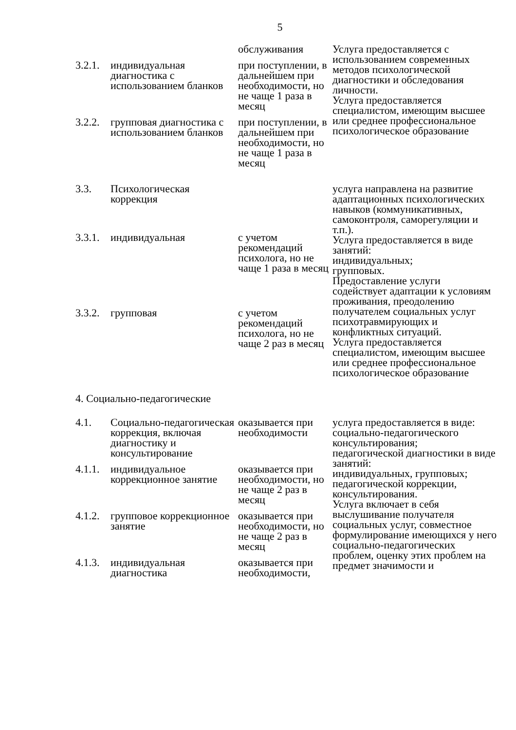5
| | | обслуживания | Услуга предоставляется с использованием современных методов психологической диагностики и обследования личности. Услуга предоставляется специалистом, имеющим высшее или среднее профессиональное психологическое образование |
| 3.2.1. | индивидуальная диагностика с использованием бланков | при поступлении, в дальнейшем при необходимости, но не чаще 1 раза в месяц | |
| 3.2.2. | групповая диагностика с использованием бланков | при поступлении, в дальнейшем при необходимости, но не чаще 1 раза в месяц | |
| 3.3. | Психологическая коррекция | | услуга направлена на развитие адаптационных психологических навыков (коммуникативных, самоконтроля, саморегуляции и т.п.). Услуга предоставляется в виде занятий: индивидуальных; групповых. Предоставление услуги содействует адаптации к условиям проживания, преодолению получателем социальных услуг психотравмирующих и конфликтных ситуаций. Услуга предоставляется специалистом, имеющим высшее или среднее профессиональное психологическое образование |
| 3.3.1. | индивидуальная | с учетом рекомендаций психолога, но не чаще 1 раза в месяц | |
| 3.3.2. | групповая | с учетом рекомендаций психолога, но не чаще 2 раз в месяц | |
| 4. Социально-педагогические | | | |
| 4.1. | Социально-педагогическая коррекция, включая диагностику и консультирование | оказывается при необходимости | услуга предоставляется в виде: социально-педагогического консультирования; педагогической диагностики в виде занятий: индивидуальных, групповых; педагогической коррекции, консультирования. Услуга включает в себя выслушивание получателя социальных услуг, совместное формулирование имеющихся у него социально-педагогических проблем, оценку этих проблем на предмет значимости и |
| 4.1.1. | индивидуальное коррекционное занятие | оказывается при необходимости, но не чаще 2 раз в месяц | |
| 4.1.2. | групповое коррекционное занятие | оказывается при необходимости, но не чаще 2 раз в месяц | |
| 4.1.3. | индивидуальная диагностика | оказывается при необходимости, | |